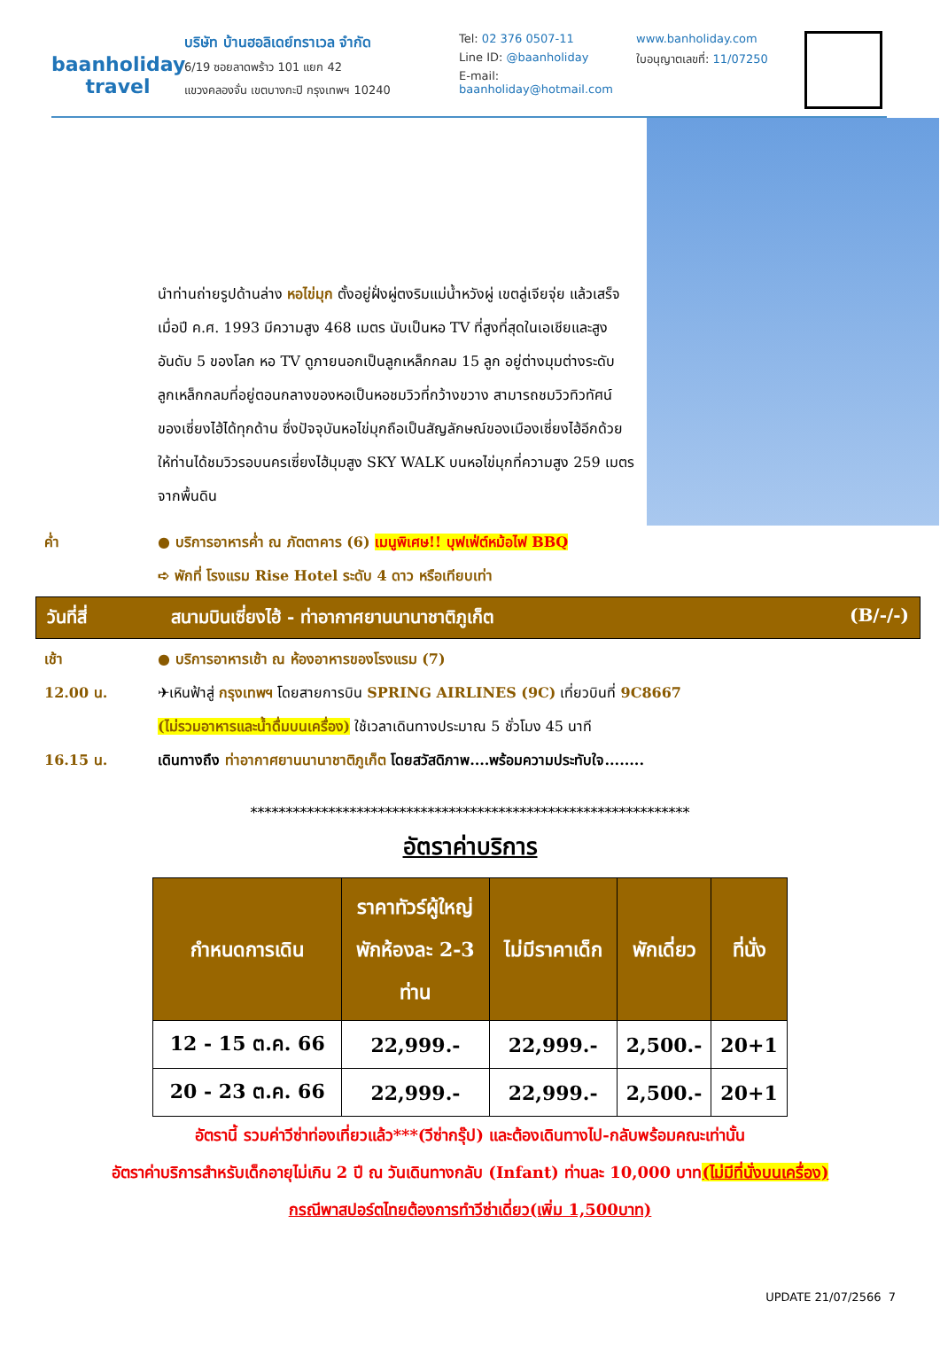baanholiday
travel
บริษัท บ้านฮอลิเดย์ทราเวล จำกัด
6/19 ซอยลาดพร้าว 101 แยก 42
แขวงคลองจั่น เขตบางกะปิ กรุงเทพฯ 10240
Tel: 02 376 0507-11
Line ID: @baanholiday
E-mail: baanholiday@hotmail.com
www.banholiday.com
ใบอนุญาตเลขที่: 11/07250
นำท่านถ่ายรูปด้านล่าง หอไข่มุก ตั้งอยู่ฝั่งผู่ตงริมแม่น้ำหวังผู่ เขตลู่เจียจุ่ย แล้วเสร็จเมื่อปี ค.ศ. 1993 มีความสูง 468 เมตร นับเป็นหอ TV ที่สูงที่สุดในเอเชียและสูงอันดับ 5 ของโลก หอ TV ดูภายนอกเป็นลูกเหล็กกลม 15 ลูก อยู่ต่างมุมต่างระดับ ลูกเหล็กกลมที่อยู่ตอนกลางของหอเป็นหอชมวิวที่กว้างขวาง สามารถชมวิวทิวทัศน์ของเซี่ยงไฮ้ได้ทุกด้าน ซึ่งปัจจุบันหอไข่มุกถือเป็นสัญลักษณ์ของเมืองเซี่ยงไฮ้อีกด้วย ให้ท่านได้ชมวิวรอบนครเซี่ยงไฮ้มุมสูง SKY WALK บนหอไข่มุกที่ความสูง 259 เมตรจากพื้นดิน
ค่ำ ● บริการอาหารค่ำ ณ ภัตตาคาร (6) เมนูพิเศษ!! บุฟเฟ่ต์หม้อไฟ BBQ
➪ พักที่ โรงแรม Rise Hotel ระดับ 4 ดาว หรือเทียบเท่า
วันที่สี่ สนามบินเซี่ยงไฮ้ - ท่าอากาศยานนานาชาติภูเก็ต (B/-/-)
เช้า ● บริการอาหารเช้า ณ ห้องอาหารของโรงแรม (7)
12.00 น. ✈เหินฟ้าสู่ กรุงเทพฯ โดยสายการบิน SPRING AIRLINES (9C) เที่ยวบินที่ 9C8667
(ไม่รวมอาหารและน้ำดื่มบนเครื่อง) ใช้เวลาเดินทางประมาณ 5 ชั่วโมง 45 นาที
16.15 น. เดินทางถึง ท่าอากาศยานนานาชาติภูเก็ต โดยสวัสดิภาพ....พร้อมความประทับใจ........
**************************************************************
อัตราค่าบริการ
| กำหนดการเดิน | ราคาทัวร์ผู้ใหญ่ พักห้องละ 2-3 ท่าน | ไม่มีราคาเด็ก | พักเดี่ยว | ที่นั่ง |
| --- | --- | --- | --- | --- |
| 12 - 15 ต.ค. 66 | 22,999.- | 22,999.- | 2,500.- | 20+1 |
| 20 - 23 ต.ค. 66 | 22,999.- | 22,999.- | 2,500.- | 20+1 |
อัตรานี้ รวมค่าวีซ่าท่องเที่ยวแล้ว***(วีซ่ากรุ๊ป) และต้องเดินทางไป-กลับพร้อมคณะเท่านั้น
อัตราค่าบริการสำหรับเด็กอายุไม่เกิน 2 ปี ณ วันเดินทางกลับ (Infant) ท่านละ 10,000 บาท(ไม่มีที่นั่งบนเครื่อง)
กรณีพาสปอร์ตไทยต้องการทำวีซ่าเดี่ยว(เพิ่ม 1,500บาท)
UPDATE 21/07/2566 7